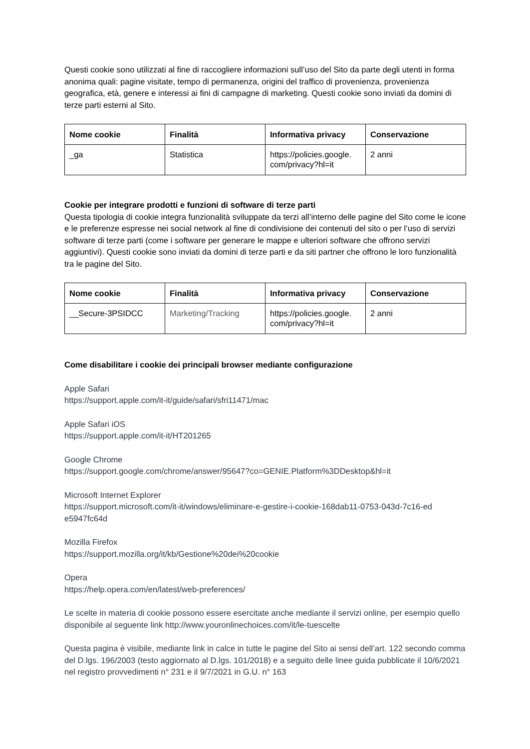Questi cookie sono utilizzati al fine di raccogliere informazioni sull’uso del Sito da parte degli utenti in forma anonima quali: pagine visitate, tempo di permanenza, origini del traffico di provenienza, provenienza geografica, età, genere e interessi ai fini di campagne di marketing. Questi cookie sono inviati da domini di terze parti esterni al Sito.
| Nome cookie | Finalità | Informativa privacy | Conservazione |
| --- | --- | --- | --- |
| _ga | Statistica | https://policies.google. com/privacy?hl=it | 2 anni |
Cookie per integrare prodotti e funzioni di software di terze parti
Questa tipologia di cookie integra funzionalità sviluppate da terzi all’interno delle pagine del Sito come le icone e le preferenze espresse nei social network al fine di condivisione dei contenuti del sito o per l’uso di servizi software di terze parti (come i software per generare le mappe e ulteriori software che offrono servizi aggiuntivi). Questi cookie sono inviati da domini di terze parti e da siti partner che offrono le loro funzionalità tra le pagine del Sito.
| Nome cookie | Finalità | Informativa privacy | Conservazione |
| --- | --- | --- | --- |
| __Secure-3PSIDCC | Marketing/Tracking | https://policies.google. com/privacy?hl=it | 2 anni |
Come disabilitare i cookie dei principali browser mediante configurazione
Apple Safari
https://support.apple.com/it-it/guide/safari/sfri11471/mac
Apple Safari iOS
https://support.apple.com/it-it/HT201265
Google Chrome
https://support.google.com/chrome/answer/95647?co=GENIE.Platform%3DDesktop&hl=it
Microsoft Internet Explorer
https://support.microsoft.com/it-it/windows/eliminare-e-gestire-i-cookie-168dab11-0753-043d-7c16-ed
e5947fc64d
Mozilla Firefox
https://support.mozilla.org/it/kb/Gestione%20dei%20cookie
Opera
https://help.opera.com/en/latest/web-preferences/
Le scelte in materia di cookie possono essere esercitate anche mediante il servizi online, per esempio quello disponibile al seguente link http://www.youronlinechoices.com/it/le-tuescelte
Questa pagina è visibile, mediante link in calce in tutte le pagine del Sito ai sensi dell’art. 122 secondo comma del D.lgs. 196/2003 (testo aggiornato al D.lgs. 101/2018) e a seguito delle linee guida pubblicate il 10/6/2021 nel registro provvedimenti n° 231 e il 9/7/2021 in G.U. n° 163